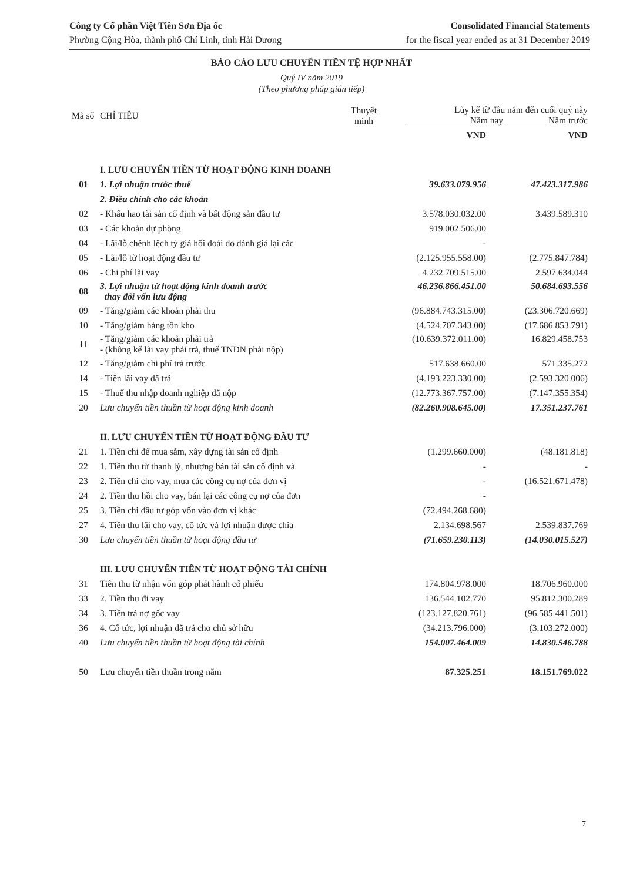Công ty Cổ phần Việt Tiên Sơn Địa ốc
Phường Cộng Hòa, thành phố Chí Linh, tỉnh Hải Dương
Consolidated Financial Statements
for the fiscal year ended as at 31 December 2019
BÁO CÁO LƯU CHUYỂN TIỀN TỆ HỢP NHẤT
Quý IV năm 2019
(Theo phương pháp gián tiếp)
| Mã số | CHỈ TIÊU | Thuyết minh | Lũy kế từ đầu năm đến cuối quý này Năm nay Năm trước | |
| --- | --- | --- | --- | --- |
| | | | VND | VND |
| | I. LƯU CHUYỂN TIỀN TỪ HOẠT ĐỘNG KINH DOANH | | | |
| 01 | 1. Lợi nhuận trước thuế | | 39.633.079.956 | 47.423.317.986 |
| | 2. Điều chỉnh cho các khoản | | | |
| 02 | - Khấu hao tài sản cố định và bất động sản đầu tư | | 3.578.030.032.00 | 3.439.589.310 |
| 03 | - Các khoản dự phòng | | 919.002.506.00 | |
| 04 | - Lãi/lỗ chênh lệch tỷ giá hối đoái do đánh giá lại các | | - | |
| 05 | - Lãi/lỗ từ hoạt động đầu tư | | (2.125.955.558.00) | (2.775.847.784) |
| 06 | - Chi phí lãi vay | | 4.232.709.515.00 | 2.597.634.044 |
| 08 | 3. Lợi nhuận từ hoạt động kinh doanh trước thay đổi vốn lưu động | | 46.236.866.451.00 | 50.684.693.556 |
| 09 | - Tăng/giảm các khoản phải thu | | (96.884.743.315.00) | (23.306.720.669) |
| 10 | - Tăng/giảm hàng tồn kho | | (4.524.707.343.00) | (17.686.853.791) |
| 11 | - Tăng/giảm các khoản phải trả - (không kể lãi vay phải trả, thuế TNDN phải nộp) | | (10.639.372.011.00) | 16.829.458.753 |
| 12 | - Tăng/giảm chi phí trả trước | | 517.638.660.00 | 571.335.272 |
| 14 | - Tiền lãi vay đã trả | | (4.193.223.330.00) | (2.593.320.006) |
| 15 | - Thuế thu nhập doanh nghiệp đã nộp | | (12.773.367.757.00) | (7.147.355.354) |
| 20 | Lưu chuyển tiền thuần từ hoạt động kinh doanh | | (82.260.908.645.00) | 17.351.237.761 |
| | II. LƯU CHUYỂN TIỀN TỪ HOẠT ĐỘNG ĐẦU TƯ | | | |
| 21 | 1. Tiền chi để mua sắm, xây dựng tài sản cố định | | (1.299.660.000) | (48.181.818) |
| 22 | 1. Tiền thu từ thanh lý, nhượng bán tài sản cố định và | | - | - |
| 23 | 2. Tiền chi cho vay, mua các công cụ nợ của đơn vị | | - | (16.521.671.478) |
| 24 | 2. Tiền thu hồi cho vay, bán lại các công cụ nợ của đơn | | - | |
| 25 | 3. Tiền chi đầu tư góp vốn vào đơn vị khác | | (72.494.268.680) | |
| 27 | 4. Tiền thu lãi cho vay, cổ tức và lợi nhuận được chia | | 2.134.698.567 | 2.539.837.769 |
| 30 | Lưu chuyển tiền thuần từ hoạt động đầu tư | | (71.659.230.113) | (14.030.015.527) |
| | III. LƯU CHUYỂN TIỀN TỪ HOẠT ĐỘNG TÀI CHÍNH | | | |
| 31 | Tiên thu từ nhận vốn góp phát hành cổ phiếu | | 174.804.978.000 | 18.706.960.000 |
| 33 | 2. Tiền thu đi vay | | 136.544.102.770 | 95.812.300.289 |
| 34 | 3. Tiền trả nợ gốc vay | | (123.127.820.761) | (96.585.441.501) |
| 36 | 4. Cổ tức, lợi nhuận đã trả cho chủ sở hữu | | (34.213.796.000) | (3.103.272.000) |
| 40 | Lưu chuyển tiền thuần từ hoạt động tài chính | | 154.007.464.009 | 14.830.546.788 |
| 50 | Lưu chuyển tiền thuần trong năm | | 87.325.251 | 18.151.769.022 |
7